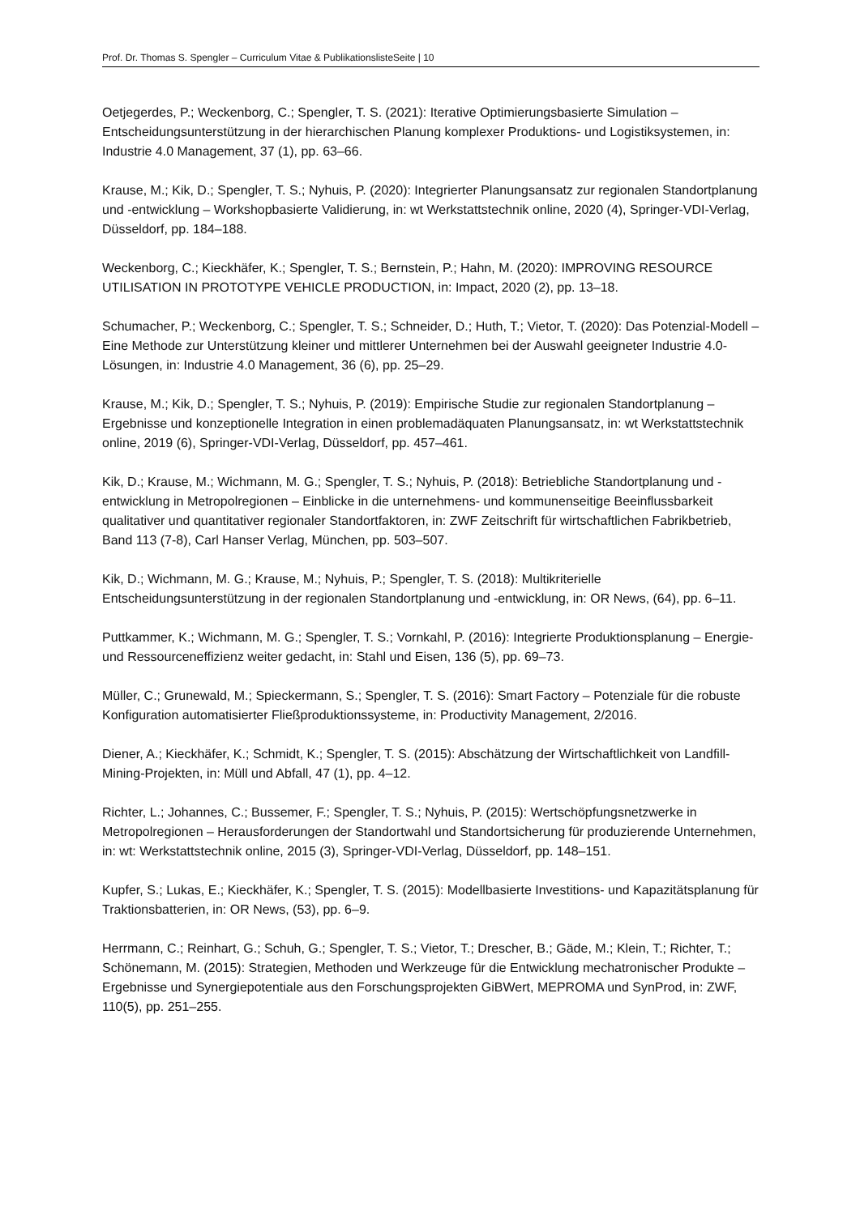Prof. Dr. Thomas S. Spengler – Curriculum Vitae & PublikationslisteSeite | 10
Oetjegerdes, P.; Weckenborg, C.; Spengler, T. S. (2021): Iterative Optimierungsbasierte Simulation – Entscheidungsunterstützung in der hierarchischen Planung komplexer Produktions- und Logistiksystemen, in: Industrie 4.0 Management, 37 (1), pp. 63–66.
Krause, M.; Kik, D.; Spengler, T. S.; Nyhuis, P. (2020): Integrierter Planungsansatz zur regionalen Standortplanung und -entwicklung – Workshopbasierte Validierung, in: wt Werkstattstechnik online, 2020 (4), Springer-VDI-Verlag, Düsseldorf, pp. 184–188.
Weckenborg, C.; Kieckhäfer, K.; Spengler, T. S.; Bernstein, P.; Hahn, M. (2020): IMPROVING RESOURCE UTILISATION IN PROTOTYPE VEHICLE PRODUCTION, in: Impact, 2020 (2), pp. 13–18.
Schumacher, P.; Weckenborg, C.; Spengler, T. S.; Schneider, D.; Huth, T.; Vietor, T. (2020): Das Potenzial-Modell – Eine Methode zur Unterstützung kleiner und mittlerer Unternehmen bei der Auswahl geeigneter Industrie 4.0-Lösungen, in: Industrie 4.0 Management, 36 (6), pp. 25–29.
Krause, M.; Kik, D.; Spengler, T. S.; Nyhuis, P. (2019): Empirische Studie zur regionalen Standortplanung – Ergebnisse und konzeptionelle Integration in einen problemadäquaten Planungsansatz, in: wt Werkstattstechnik online, 2019 (6), Springer-VDI-Verlag, Düsseldorf, pp. 457–461.
Kik, D.; Krause, M.; Wichmann, M. G.; Spengler, T. S.; Nyhuis, P. (2018): Betriebliche Standortplanung und -entwicklung in Metropolregionen – Einblicke in die unternehmens- und kommunenseitige Beeinflussbarkeit qualitativer und quantitativer regionaler Standortfaktoren, in: ZWF Zeitschrift für wirtschaftlichen Fabrikbetrieb, Band 113 (7-8), Carl Hanser Verlag, München, pp. 503–507.
Kik, D.; Wichmann, M. G.; Krause, M.; Nyhuis, P.; Spengler, T. S. (2018): Multikriterielle Entscheidungsunterstützung in der regionalen Standortplanung und -entwicklung, in: OR News, (64), pp. 6–11.
Puttkammer, K.; Wichmann, M. G.; Spengler, T. S.; Vornkahl, P. (2016): Integrierte Produktionsplanung – Energie- und Ressourceneffizienz weiter gedacht, in: Stahl und Eisen, 136 (5), pp. 69–73.
Müller, C.; Grunewald, M.; Spieckermann, S.; Spengler, T. S. (2016): Smart Factory – Potenziale für die robuste Konfiguration automatisierter Fließproduktionssysteme, in: Productivity Management, 2/2016.
Diener, A.; Kieckhäfer, K.; Schmidt, K.; Spengler, T. S. (2015): Abschätzung der Wirtschaftlichkeit von Landfill-Mining-Projekten, in: Müll und Abfall, 47 (1), pp. 4–12.
Richter, L.; Johannes, C.; Bussemer, F.; Spengler, T. S.; Nyhuis, P. (2015): Wertschöpfungsnetzwerke in Metropolregionen – Herausforderungen der Standortwahl und Standortsicherung für produzierende Unternehmen, in: wt: Werkstattstechnik online, 2015 (3), Springer-VDI-Verlag, Düsseldorf, pp. 148–151.
Kupfer, S.; Lukas, E.; Kieckhäfer, K.; Spengler, T. S. (2015): Modellbasierte Investitions- und Kapazitätsplanung für Traktionsbatterien, in: OR News, (53), pp. 6–9.
Herrmann, C.; Reinhart, G.; Schuh, G.; Spengler, T. S.; Vietor, T.; Drescher, B.; Gäde, M.; Klein, T.; Richter, T.; Schönemann, M. (2015): Strategien, Methoden und Werkzeuge für die Entwicklung mechatronischer Produkte – Ergebnisse und Synergiepotentiale aus den Forschungsprojekten GiBWert, MEPROMA und SynProd, in: ZWF, 110(5), pp. 251–255.